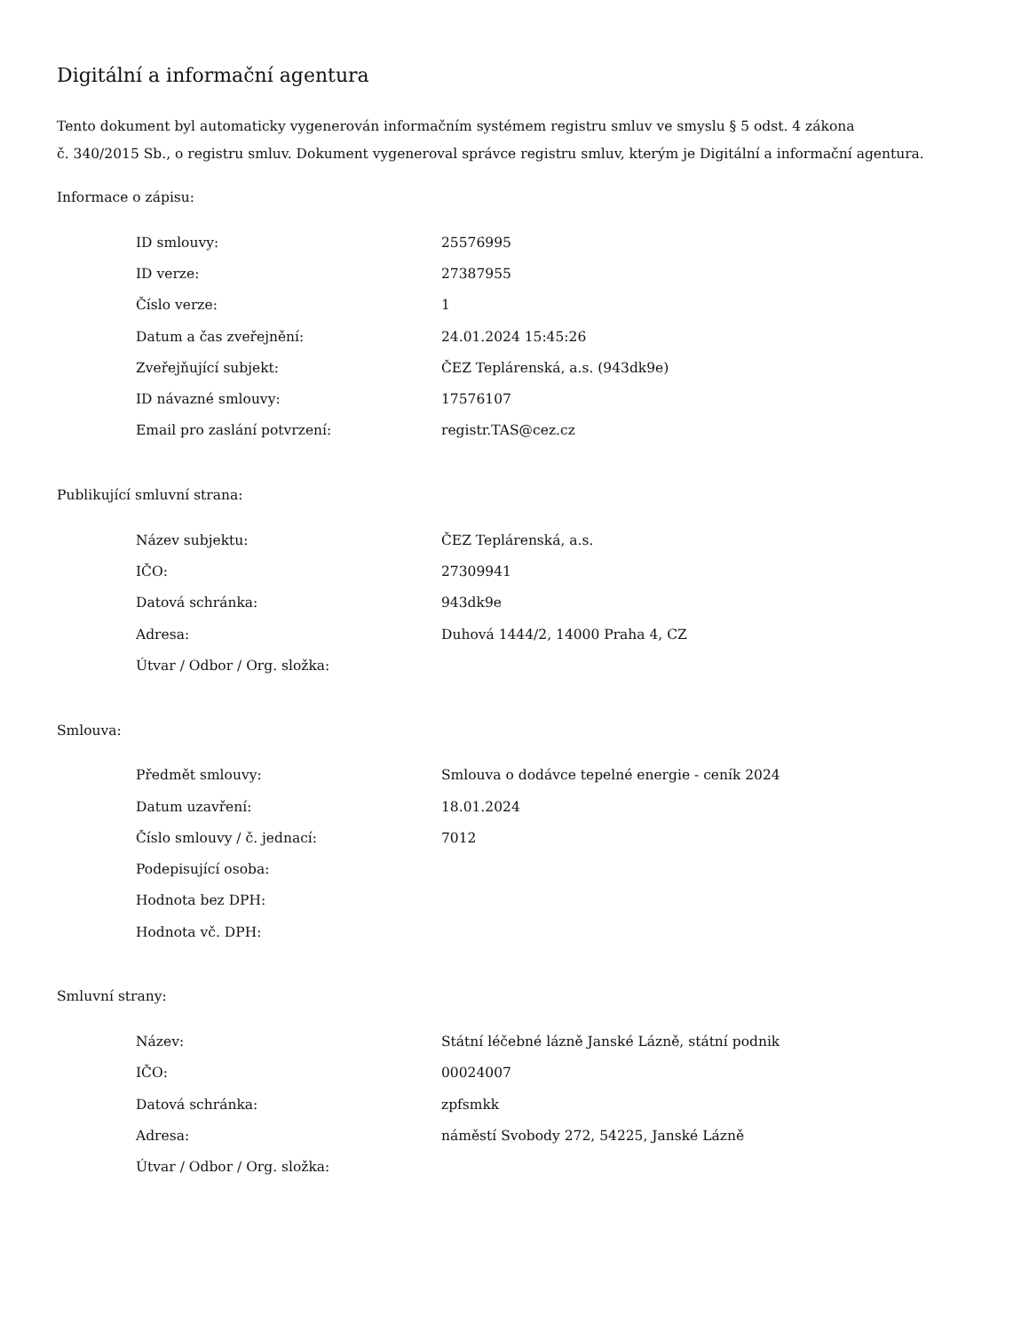Digitální a informační agentura
Tento dokument byl automaticky vygenerován informačním systémem registru smluv ve smyslu § 5 odst. 4 zákona
č. 340/2015 Sb., o registru smluv. Dokument vygeneroval správce registru smluv, kterým je Digitální a informační agentura.
Informace o zápisu:
| ID smlouvy: | 25576995 |
| ID verze: | 27387955 |
| Číslo verze: | 1 |
| Datum a čas zveřejnění: | 24.01.2024 15:45:26 |
| Zveřejňující subjekt: | ČEZ Teplárenská, a.s. (943dk9e) |
| ID návazné smlouvy: | 17576107 |
| Email pro zaslání potvrzení: | registr.TAS@cez.cz |
Publikující smluvní strana:
| Název subjektu: | ČEZ Teplárenská, a.s. |
| IČO: | 27309941 |
| Datová schránka: | 943dk9e |
| Adresa: | Duhová 1444/2, 14000 Praha 4, CZ |
| Útvar / Odbor / Org. složka: | |
Smlouva:
| Předmět smlouvy: | Smlouva o dodávce tepelné energie - ceník 2024 |
| Datum uzavření: | 18.01.2024 |
| Číslo smlouvy / č. jednací: | 7012 |
| Podepisující osoba: | |
| Hodnota bez DPH: | |
| Hodnota vč. DPH: | |
Smluvní strany:
| Název: | Státní léčebné lázně Janské Lázně, státní podnik |
| IČO: | 00024007 |
| Datová schránka: | zpfsmkk |
| Adresa: | náměstí Svobody 272, 54225, Janské Lázně |
| Útvar / Odbor / Org. složka: | |